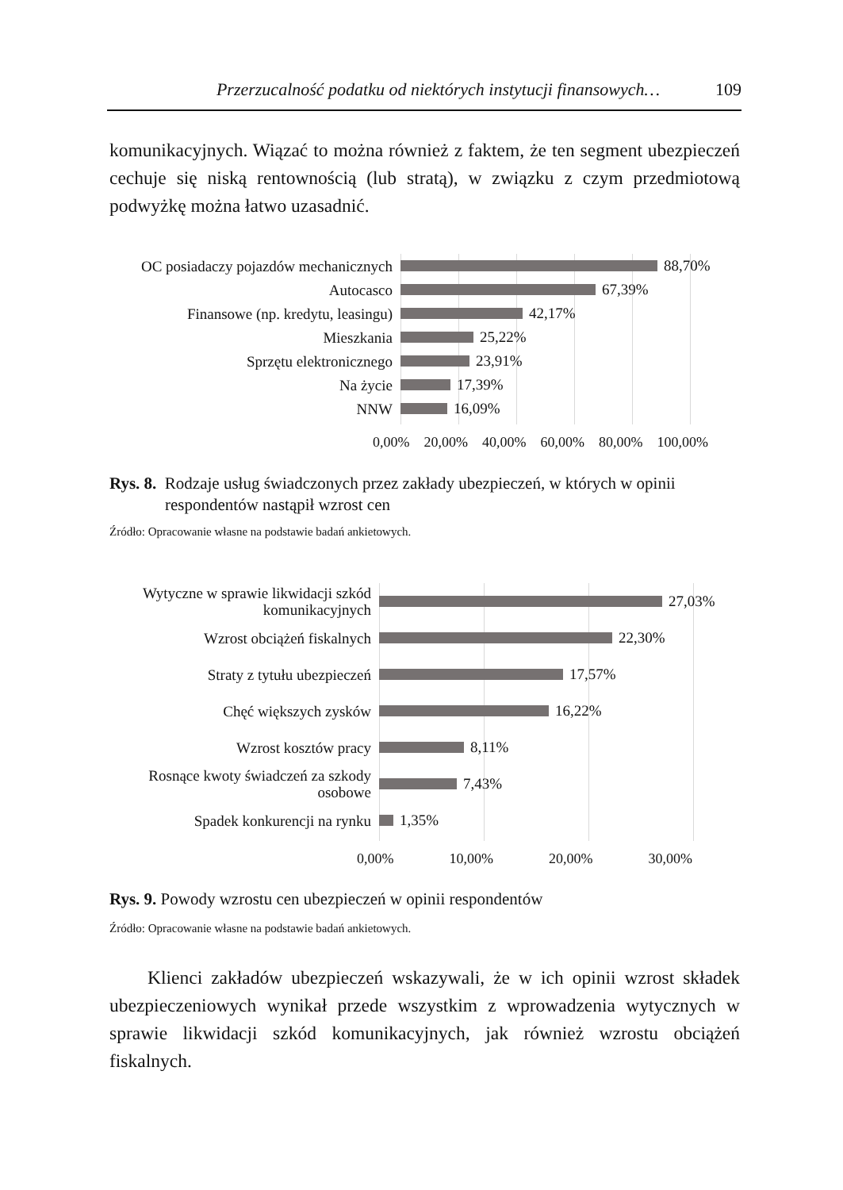Przerzucalność podatku od niektórych instytucji finansowych… 109
komunikacyjnych. Wiązać to można również z faktem, że ten segment ubezpieczeń cechuje się niską rentownością (lub stratą), w związku z czym przedmiotową podwyżkę można łatwo uzasadnić.
OC posiadaczy pojazdów mechanicznych
88,70%
Autocasco
67,39%
Finansowe (np. kredytu, leasingu)
42,17%
Mieszkania
25,22%
Sprzętu elektronicznego
23,91%
Na życie
17,39%
NNW
16,09%
0,00% 20,00% 40,00% 60,00% 80,00% 100,00%
Rys. 8. Rodzaje usług świadczonych przez zakłady ubezpieczeń, w których w opinii
respondentów nastąpił wzrost cen
Źródło: Opracowanie własne na podstawie badań ankietowych.
Wytyczne w sprawie likwidacji szkód
komunikacyjnych
27,03%
Wzrost obciążeń fiskalnych
22,30%
Straty z tytułu ubezpieczeń
17,57%
Chęć większych zysków
16,22%
Wzrost kosztów pracy
8,11%
Rosnące kwoty świadczeń za szkody
osobowe
7,43%
Spadek konkurencji na rynku
1,35%
0,00% 10,00% 20,00% 30,00%
Rys. 9. Powody wzrostu cen ubezpieczeń w opinii respondentów
Źródło: Opracowanie własne na podstawie badań ankietowych.
Klienci zakładów ubezpieczeń wskazywali, że w ich opinii wzrost składek ubezpieczeniowych wynikał przede wszystkim z wprowadzenia wytycznych w sprawie likwidacji szkód komunikacyjnych, jak również wzrostu obciążeń fiskalnych.